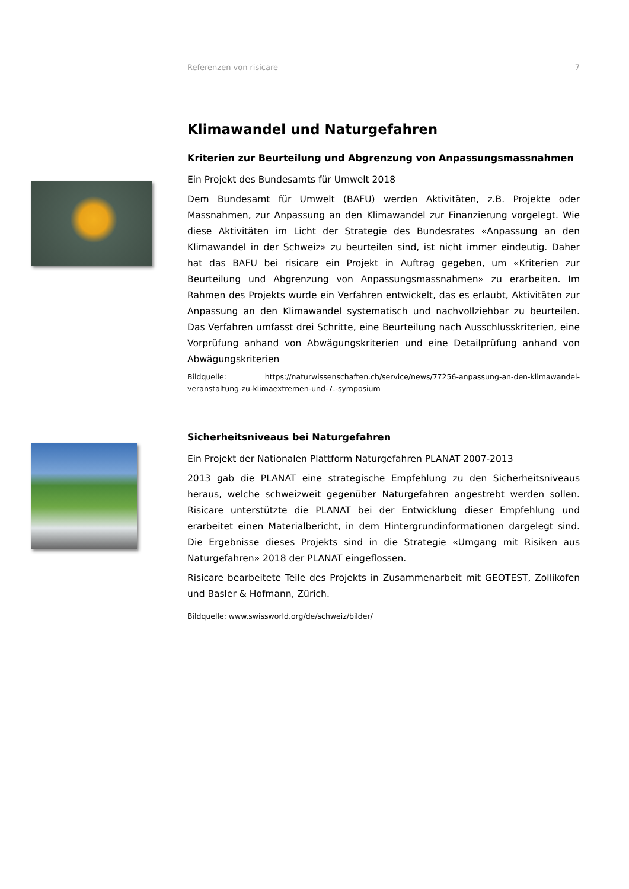Referenzen von risicare 7
Klimawandel und Naturgefahren
Kriterien zur Beurteilung und Abgrenzung von Anpassungsmassnahmen
Ein Projekt des Bundesamts für Umwelt 2018
Dem Bundesamt für Umwelt (BAFU) werden Aktivitäten, z.B. Projekte oder Massnahmen, zur Anpassung an den Klimawandel zur Finanzierung vorgelegt. Wie diese Aktivitäten im Licht der Strategie des Bundesrates «Anpassung an den Klimawandel in der Schweiz» zu beurteilen sind, ist nicht immer eindeutig. Daher hat das BAFU bei risicare ein Projekt in Auftrag gegeben, um «Kriterien zur Beurteilung und Abgrenzung von Anpassungsmassnahmen» zu erarbeiten. Im Rahmen des Projekts wurde ein Verfahren entwickelt, das es erlaubt, Aktivitäten zur Anpassung an den Klimawandel systematisch und nachvollziehbar zu beurteilen. Das Verfahren umfasst drei Schritte, eine Beurteilung nach Ausschlusskriterien, eine Vorprüfung anhand von Abwägungskriterien und eine Detailprüfung anhand von Abwägungskriterien
Bildquelle: https://naturwissenschaften.ch/service/news/77256-anpassung-an-den-klimawandel-veranstaltung-zu-klimaextremen-und-7.-symposium
Sicherheitsniveaus bei Naturgefahren
Ein Projekt der Nationalen Plattform Naturgefahren PLANAT 2007-2013
2013 gab die PLANAT eine strategische Empfehlung zu den Sicherheitsniveaus heraus, welche schweizweit gegenüber Naturgefahren angestrebt werden sollen. Risicare unterstützte die PLANAT bei der Entwicklung dieser Empfehlung und erarbeitet einen Materialbericht, in dem Hintergrundinformationen dargelegt sind. Die Ergebnisse dieses Projekts sind in die Strategie «Umgang mit Risiken aus Naturgefahren» 2018 der PLANAT eingeflossen.
Risicare bearbeitete Teile des Projekts in Zusammenarbeit mit GEOTEST, Zollikofen und Basler & Hofmann, Zürich.
Bildquelle: www.swissworld.org/de/schweiz/bilder/